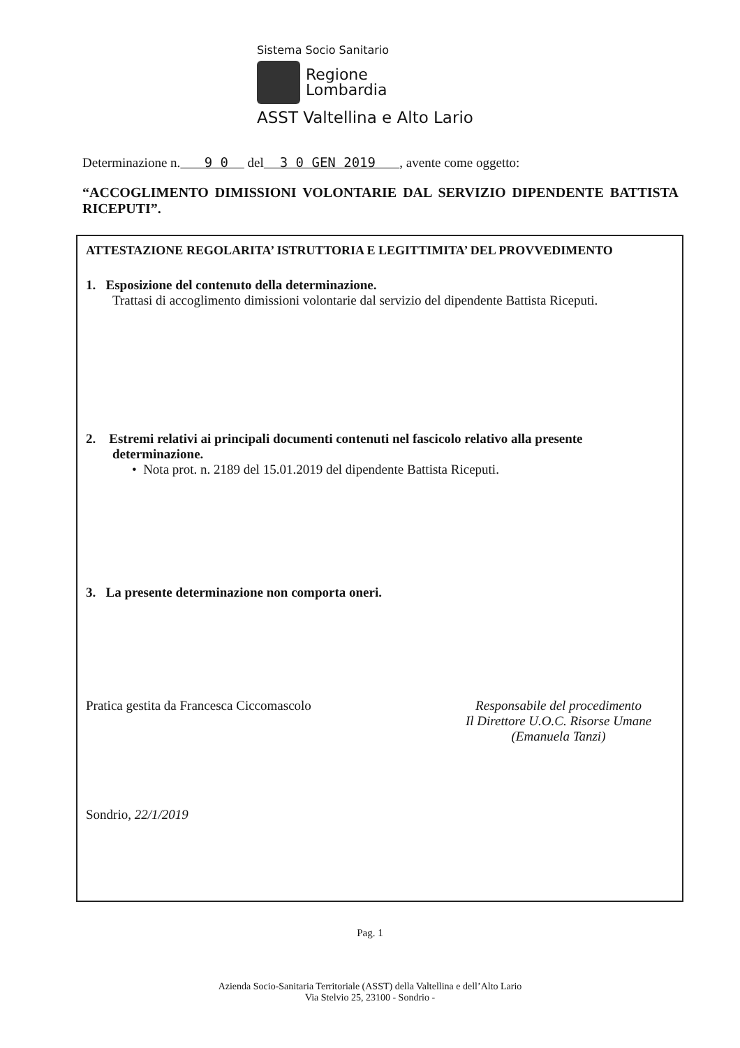Sistema Socio Sanitario
Regione
Lombardia
ASST Valtellina e Alto Lario
Determinazione n. 9 0 del 3 0 GEN 2019 , avente come oggetto:
“ACCOGLIMENTO DIMISSIONI VOLONTARIE DAL SERVIZIO DIPENDENTE BATTISTA RICEPUTI”.
ATTESTAZIONE REGOLARITA’ ISTRUTTORIA E LEGITTIMITA’ DEL PROVVEDIMENTO
1. Esposizione del contenuto della determinazione.
Trattasi di accoglimento dimissioni volontarie dal servizio del dipendente Battista Riceputi.
2. Estremi relativi ai principali documenti contenuti nel fascicolo relativo alla presente determinazione.
• Nota prot. n. 2189 del 15.01.2019 del dipendente Battista Riceputi.
3. La presente determinazione non comporta oneri.
Pratica gestita da Francesca Ciccomascolo
Responsabile del procedimento
Il Direttore U.O.C. Risorse Umane
(Emanuela Tanzi)
Sondrio, 22/1/2019
Pag. 1
Azienda Socio-Sanitaria Territoriale (ASST) della Valtellina e dell’Alto Lario
Via Stelvio 25, 23100 - Sondrio -